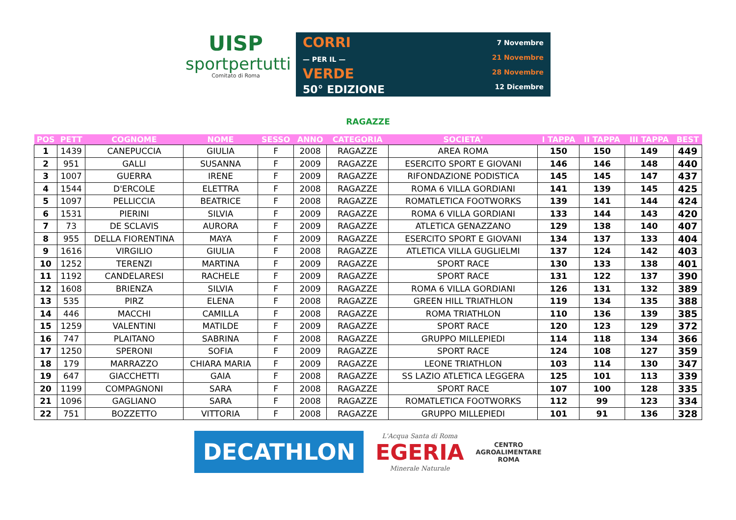UISP
sportpertutti
Comitato di Roma
CORRI
— PER IL —
VERDE
50° EDIZIONE
7 Novembre
21 Novembre
28 Novembre
12 Dicembre
RAGAZZE
| POS | PETT | COGNOME | NOME | SESSO | ANNO | CATEGORIA | SOCIETA' | I TAPPA | II TAPPA | III TAPPA | BEST |
| --- | --- | --- | --- | --- | --- | --- | --- | --- | --- | --- | --- |
| 1 | 1439 | CANEPUCCIA | GIULIA | F | 2008 | RAGAZZE | AREA ROMA | 150 | 150 | 149 | 449 |
| 2 | 951 | GALLI | SUSANNA | F | 2009 | RAGAZZE | ESERCITO SPORT E GIOVANI | 146 | 146 | 148 | 440 |
| 3 | 1007 | GUERRA | IRENE | F | 2009 | RAGAZZE | RIFONDAZIONE PODISTICA | 145 | 145 | 147 | 437 |
| 4 | 1544 | D'ERCOLE | ELETTRA | F | 2008 | RAGAZZE | ROMA 6 VILLA GORDIANI | 141 | 139 | 145 | 425 |
| 5 | 1097 | PELLICCIA | BEATRICE | F | 2008 | RAGAZZE | ROMATLETICA FOOTWORKS | 139 | 141 | 144 | 424 |
| 6 | 1531 | PIERINI | SILVIA | F | 2009 | RAGAZZE | ROMA 6 VILLA GORDIANI | 133 | 144 | 143 | 420 |
| 7 | 73 | DE SCLAVIS | AURORA | F | 2009 | RAGAZZE | ATLETICA GENAZZANO | 129 | 138 | 140 | 407 |
| 8 | 955 | DELLA FIORENTINA | MAYA | F | 2009 | RAGAZZE | ESERCITO SPORT E GIOVANI | 134 | 137 | 133 | 404 |
| 9 | 1616 | VIRGILIO | GIULIA | F | 2008 | RAGAZZE | ATLETICA VILLA GUGLIELMI | 137 | 124 | 142 | 403 |
| 10 | 1252 | TERENZI | MARTINA | F | 2009 | RAGAZZE | SPORT RACE | 130 | 133 | 138 | 401 |
| 11 | 1192 | CANDELARESI | RACHELE | F | 2009 | RAGAZZE | SPORT RACE | 131 | 122 | 137 | 390 |
| 12 | 1608 | BRIENZA | SILVIA | F | 2009 | RAGAZZE | ROMA 6 VILLA GORDIANI | 126 | 131 | 132 | 389 |
| 13 | 535 | PIRZ | ELENA | F | 2008 | RAGAZZE | GREEN HILL TRIATHLON | 119 | 134 | 135 | 388 |
| 14 | 446 | MACCHI | CAMILLA | F | 2008 | RAGAZZE | ROMA TRIATHLON | 110 | 136 | 139 | 385 |
| 15 | 1259 | VALENTINI | MATILDE | F | 2009 | RAGAZZE | SPORT RACE | 120 | 123 | 129 | 372 |
| 16 | 747 | PLAITANO | SABRINA | F | 2008 | RAGAZZE | GRUPPO MILLEPIEDI | 114 | 118 | 134 | 366 |
| 17 | 1250 | SPERONI | SOFIA | F | 2009 | RAGAZZE | SPORT RACE | 124 | 108 | 127 | 359 |
| 18 | 179 | MARRAZZO | CHIARA MARIA | F | 2009 | RAGAZZE | LEONE TRIATHLON | 103 | 114 | 130 | 347 |
| 19 | 647 | GIACCHETTI | GAIA | F | 2008 | RAGAZZE | SS LAZIO ATLETICA LEGGERA | 125 | 101 | 113 | 339 |
| 20 | 1199 | COMPAGNONI | SARA | F | 2008 | RAGAZZE | SPORT RACE | 107 | 100 | 128 | 335 |
| 21 | 1096 | GAGLIANO | SARA | F | 2008 | RAGAZZE | ROMATLETICA FOOTWORKS | 112 | 99 | 123 | 334 |
| 22 | 751 | BOZZETTO | VITTORIA | F | 2008 | RAGAZZE | GRUPPO MILLEPIEDI | 101 | 91 | 136 | 328 |
DECATHLON
L'Acqua Santa di Roma
EGERIA
Minerale Naturale
CENTRO
AGROALIMENTARE
ROMA